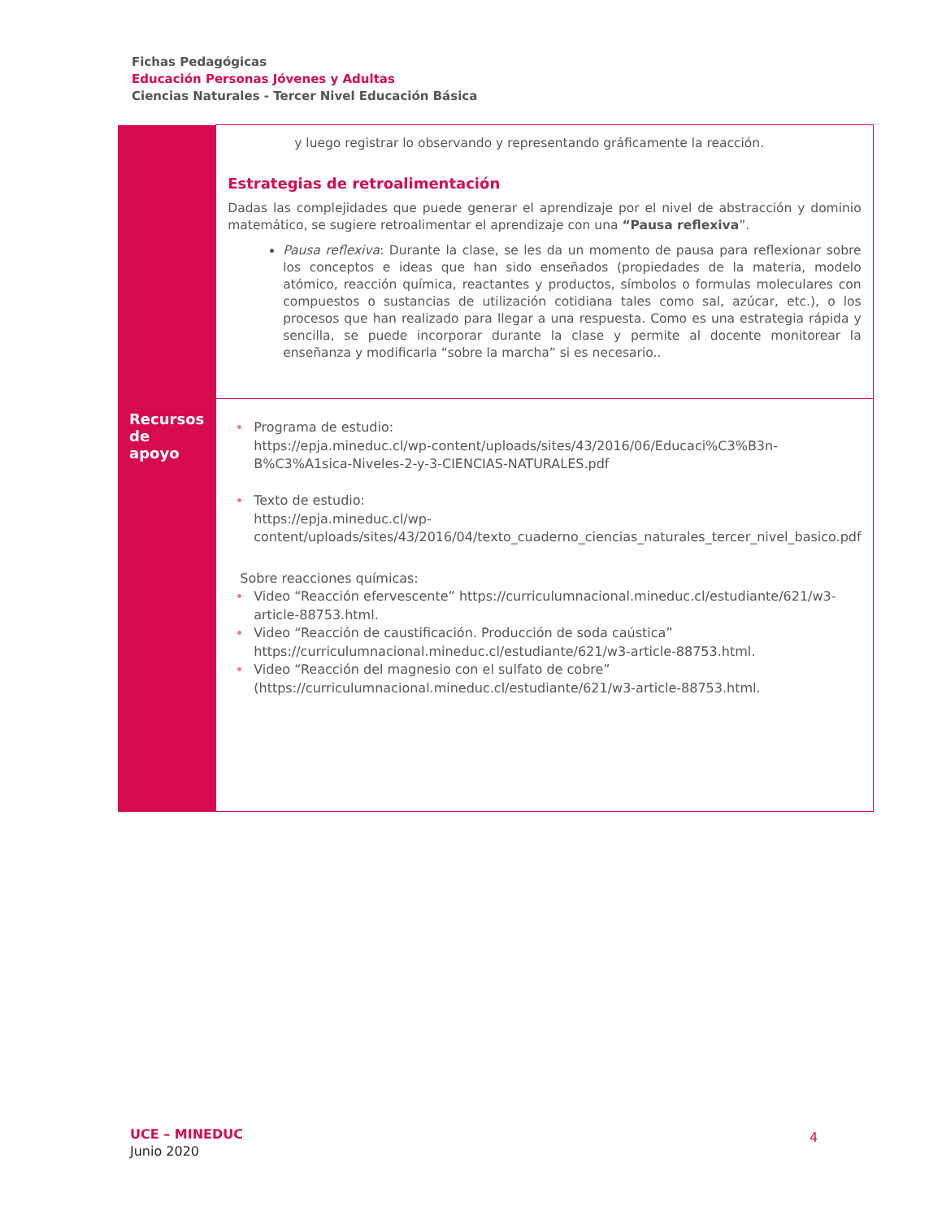Fichas Pedagógicas
Educación Personas Jóvenes y Adultas
Ciencias Naturales - Tercer Nivel Educación Básica
| | y luego registrar lo observando y representando gráficamente la reacción. Estrategias de retroalimentación Dadas las complejidades que puede generar el aprendizaje por el nivel de abstracción y dominio matemático, se sugiere retroalimentar el aprendizaje con una “Pausa reflexiva ”. Pausa reflexiva : Durante la clase, se les da un momento de pausa para reflexionar sobre los conceptos e ideas que han sido enseñados (propiedades de la materia, modelo atómico, reacción química, reactantes y productos, símbolos o formulas moleculares con compuestos o sustancias de utilización cotidiana tales como sal, azúcar, etc.), o los procesos que han realizado para llegar a una respuesta. Como es una estrategia rápida y sencilla, se puede incorporar durante la clase y permite al docente monitorear la enseñanza y modificarla “sobre la marcha” si es necesario.. |
| Recursos de apoyo | Programa de estudio: https://epja.mineduc.cl/wp-content/uploads/sites/43/2016/06/Educaci%C3%B3n-B%C3%A1sica-Niveles-2-y-3-CIENCIAS-NATURALES.pdf Texto de estudio: https://epja.mineduc.cl/wp-content/uploads/sites/43/2016/04/texto_cuaderno_ciencias_naturales_tercer_nivel_basico.pdf Sobre reacciones químicas: Video “Reacción efervescente” https://curriculumnacional.mineduc.cl/estudiante/621/w3-article-88753.html . Video “Reacción de caustificación. Producción de soda caústica” https://curriculumnacional.mineduc.cl/estudiante/621/w3-article-88753.html . Video “Reacción del magnesio con el sulfato de cobre” ( https://curriculumnacional.mineduc.cl/estudiante/621/w3-article-88753.html . |
UCE – MINEDUC
Junio 2020
4